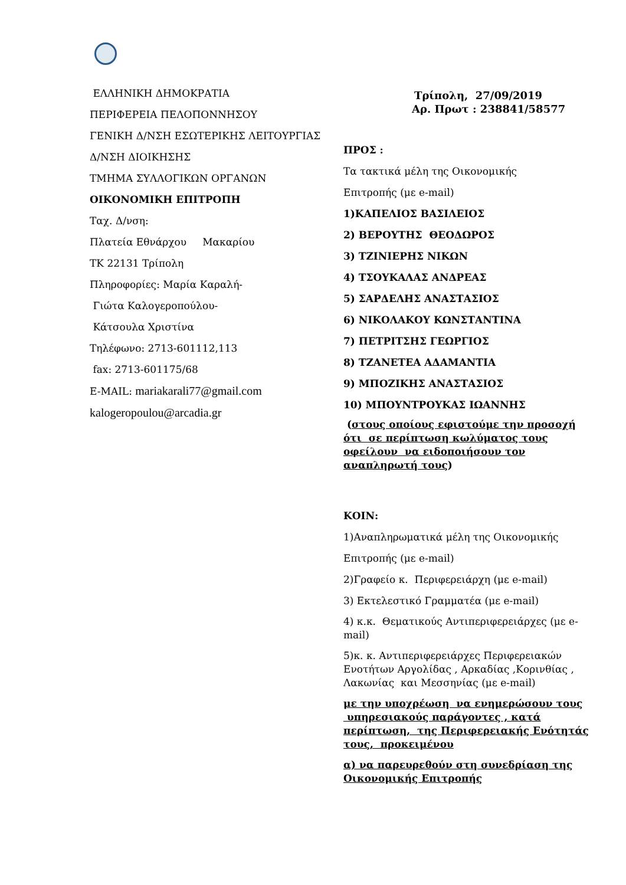ΕΛΛΗΝΙΚΗ ΔΗΜΟΚΡΑΤΙΑ
ΠΕΡΙΦΕΡΕΙΑ ΠΕΛΟΠΟΝΝΗΣΟΥ
ΓΕΝΙΚΗ Δ/ΝΣΗ ΕΣΩΤΕΡΙΚΗΣ ΛΕΙΤΟΥΡΓΙΑΣ
Δ/ΝΣΗ ΔΙΟΙΚΗΣΗΣ
ΤΜΗΜΑ ΣΥΛΛΟΓΙΚΩΝ ΟΡΓΑΝΩΝ
ΟΙΚΟΝΟΜΙΚΗ ΕΠΙΤΡΟΠΗ
Ταχ. Δ/νση:
Πλατεία Εθνάρχου Μακαρίου
ΤΚ 22131 Τρίπολη
Πληροφορίες: Μαρία Καραλή-
Γιώτα Καλογεροπούλου-
Κάτσουλα Χριστίνα
Τηλέφωνο: 2713-601112,113
fax: 2713-601175/68
E-MAIL: mariakarali77@gmail.com
kalogeropoulou@arcadia.gr
Τρίπολη, 27/09/2019
Αρ. Πρωτ : 238841/58577
ΠΡΟΣ :
Τα τακτικά μέλη της Οικονομικής
Επιτροπής (με e-mail)
1)ΚΑΠΕΛΙΟΣ ΒΑΣΙΛΕΙΟΣ
2) ΒΕΡΟΥΤΗΣ ΘΕΟΔΩΡΟΣ
3) ΤΖΙΝΙΕΡΗΣ ΝΙΚΩΝ
4) ΤΣΟΥΚΑΛΑΣ ΑΝΔΡΕΑΣ
5) ΣΑΡΔΕΛΗΣ ΑΝΑΣΤΑΣΙΟΣ
6) ΝΙΚΟΛΑΚΟΥ ΚΩΝΣΤΑΝΤΙΝΑ
7) ΠΕΤΡΙΤΣΗΣ ΓΕΩΡΓΙΟΣ
8) ΤΖΑΝΕΤΕΑ ΑΔΑΜΑΝΤΙΑ
9) ΜΠΟΖΙΚΗΣ ΑΝΑΣΤΑΣΙΟΣ
10) ΜΠΟΥΝΤΡΟΥΚΑΣ ΙΩΑΝΝΗΣ
(στους οποίους εφιστούμε την προσοχή ότι σε περίπτωση κωλύματος τους οφείλουν να ειδοποιήσουν τον αναπληρωτή τους)
ΚΟΙΝ:
1)Αναπληρωματικά μέλη της Οικονομικής
Επιτροπής (με e-mail)
2)Γραφείο κ. Περιφερειάρχη (με e-mail)
3) Εκτελεστικό Γραμματέα (με e-mail)
4) κ.κ. Θεματικούς Αντιπεριφερειάρχες (με e-mail)
5)κ. κ. Αντιπεριφερειάρχες Περιφερειακών Ενοτήτων Αργολίδας , Αρκαδίας ,Κορινθίας , Λακωνίας και Μεσσηνίας (με e-mail)
με την υποχρέωση να ενημερώσουν τους υπηρεσιακούς παράγοντες , κατά περίπτωση, της Περιφερειακής Ενότητάς τους, προκειμένου
α) να παρευρεθούν στη συνεδρίαση της Οικονομικής Επιτροπής